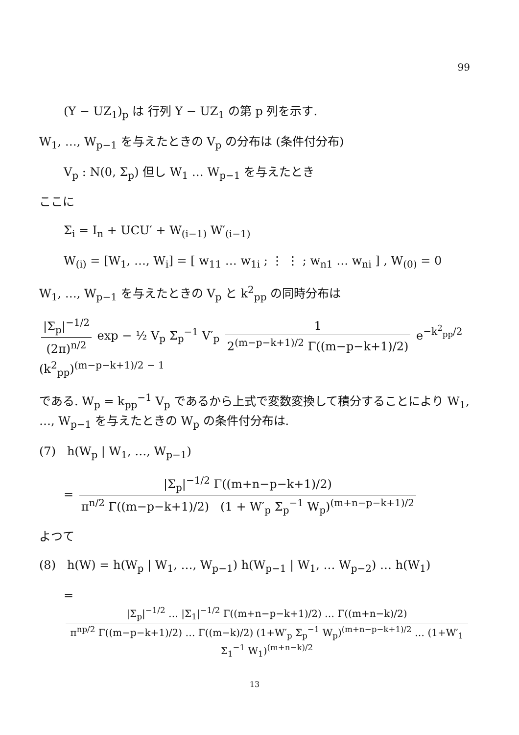99
(Y − UZ<sub>1</sub>)<sub>p</sub> は 行列 Y − UZ<sub>1</sub> の第 p 列を示す.
W<sub>1</sub>, …, W<sub>p−1</sub> を与えたときの V<sub>p</sub> の分布は (条件付分布)
V<sub>p</sub> : N(0, Σ<sub>p</sub>) 但し W<sub>1</sub> … W<sub>p−1</sub> を与えたとき
ここに
Σ<sub>i</sub> = I<sub>n</sub> + UCU′ + W<sub>(i−1)</sub> W′<sub>(i−1)</sub>
W<sub>(i)</sub> = [W<sub>1</sub>, …, W<sub>i</sub>] = [ w<sub>11</sub> … w<sub>1i</sub> ; ⋮ ⋮ ; w<sub>n1</sub> … w<sub>ni</sub> ] , W<sub>(0)</sub> = 0
W<sub>1</sub>, …, W<sub>p−1</sub> を与えたときの V<sub>p</sub> と k<sup>2</sup><sub>pp</sub> の同時分布は
|Σ<sub>p</sub>|<sup>−1/2</sup> (2π)<sup>n/2</sup> exp − ½ V<sub>p</sub> Σ<sub>p</sub><sup>−1</sup> V′<sub>p</sub> 1 2<sup>(m−p−k+1)/2</sup> Γ((m−p−k+1)/2) e<sup>−k<sup>2</sup><sub>pp</sub>/2</sup> (k<sup>2</sup><sub>pp</sub>)<sup>(m−p−k+1)/2 − 1</sup>
である. W<sub>p</sub> = k<sub>pp</sub><sup>−1</sup> V<sub>p</sub> であるから上式で変数変換して積分することにより W<sub>1</sub>, …, W<sub>p−1</sub> を与えたときの W<sub>p</sub> の条件付分布は.
(7) h(W<sub>p</sub> | W<sub>1</sub>, …, W<sub>p−1</sub>)
= |Σ<sub>p</sub>|<sup>−1/2</sup> Γ((m+n−p−k+1)/2) π<sup>n/2</sup> Γ((m−p−k+1)/2) (1 + W′<sub>p</sub> Σ<sub>p</sub><sup>−1</sup> W<sub>p</sub>)<sup>(m+n−p−k+1)/2</sup>
よつて
(8) h(W) = h(W<sub>p</sub> | W<sub>1</sub>, …, W<sub>p−1</sub>) h(W<sub>p−1</sub> | W<sub>1</sub>, … W<sub>p−2</sub>) … h(W<sub>1</sub>)
= |Σ<sub>p</sub>|<sup>−1/2</sup> … |Σ<sub>1</sub>|<sup>−1/2</sup> Γ((m+n−p−k+1)/2) … Γ((m+n−k)/2) π<sup>np/2</sup> Γ((m−p−k+1)/2) … Γ((m−k)/2) (1+W′<sub>p</sub> Σ<sub>p</sub><sup>−1</sup> W<sub>p</sub>)<sup>(m+n−p−k+1)/2</sup> … (1+W′<sub>1</sub> Σ<sub>1</sub><sup>−1</sup> W<sub>1</sub>)<sup>(m+n−k)/2</sup>
13